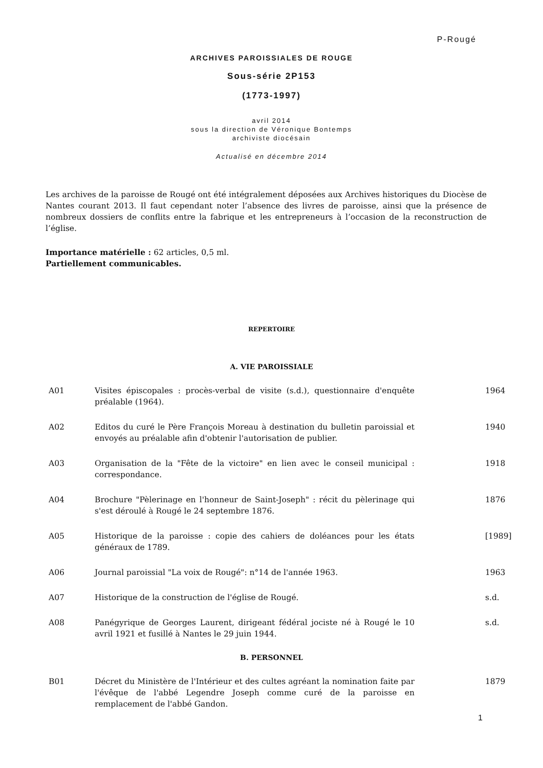P-Rougé
ARCHIVES PAROISSIALES DE ROUGE
Sous-série 2P153
(1773-1997)
avril 2014
sous la direction de Véronique Bontemps
archiviste diocésain
Actualisé en décembre 2014
Les archives de la paroisse de Rougé ont été intégralement déposées aux Archives historiques du Diocèse de Nantes courant 2013. Il faut cependant noter l’absence des livres de paroisse, ainsi que la présence de nombreux dossiers de conflits entre la fabrique et les entrepreneurs à l’occasion de la reconstruction de l’église.
Importance matérielle : 62 articles, 0,5 ml.
Partiellement communicables.
REPERTOIRE
A. VIE PAROISSIALE
| A01 | Visites épiscopales : procès-verbal de visite (s.d.), questionnaire d'enquête préalable (1964). | 1964 |
| A02 | Editos du curé le Père François Moreau à destination du bulletin paroissial et envoyés au préalable afin d'obtenir l'autorisation de publier. | 1940 |
| A03 | Organisation de la "Fête de la victoire" en lien avec le conseil municipal : correspondance. | 1918 |
| A04 | Brochure "Pèlerinage en l'honneur de Saint-Joseph" : récit du pèlerinage qui s'est déroulé à Rougé le 24 septembre 1876. | 1876 |
| A05 | Historique de la paroisse : copie des cahiers de doléances pour les états généraux de 1789. | [1989] |
| A06 | Journal paroissial "La voix de Rougé": n°14 de l'année 1963. | 1963 |
| A07 | Historique de la construction de l'église de Rougé. | s.d. |
| A08 | Panégyrique de Georges Laurent, dirigeant fédéral jociste né à Rougé le 10 avril 1921 et fusillé à Nantes le 29 juin 1944. | s.d. |
B. PERSONNEL
| B01 | Décret du Ministère de l'Intérieur et des cultes agréant la nomination faite par l'évêque de l'abbé Legendre Joseph comme curé de la paroisse en remplacement de l'abbé Gandon. | 1879 |
1